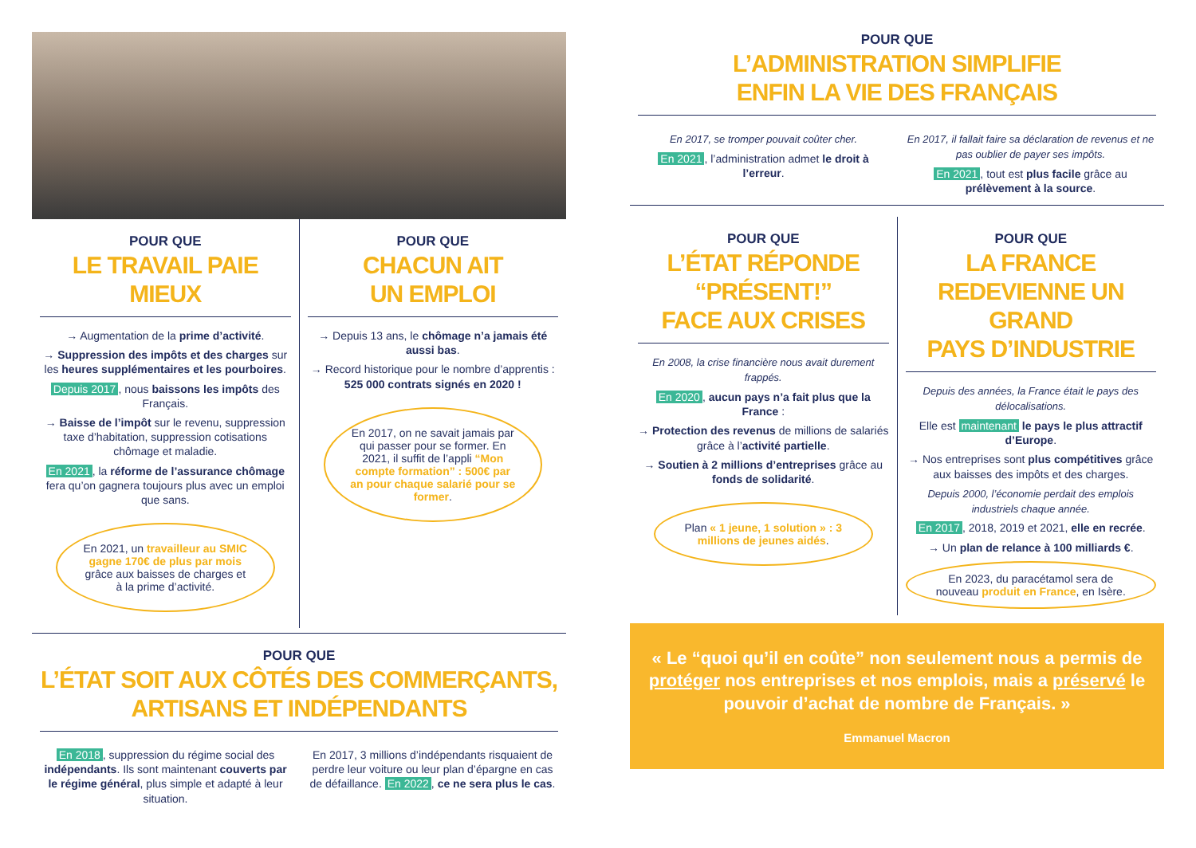POUR QUE
LE TRAVAIL PAIE MIEUX
→ Augmentation de la prime d’activité.
→ Suppression des impôts et des charges sur les heures supplémentaires et les pourboires.
Depuis 2017, nous baissons les impôts des Français.
→ Baisse de l’impôt sur le revenu, suppression taxe d’habitation, suppression cotisations chômage et maladie.
En 2021, la réforme de l’assurance chômage fera qu’on gagnera toujours plus avec un emploi que sans.
En 2021, un travailleur au SMIC gagne 170€ de plus par mois grâce aux baisses de charges et à la prime d’activité.
POUR QUE
CHACUN AIT
UN EMPLOI
→ Depuis 13 ans, le chômage n’a jamais été aussi bas.
→ Record historique pour le nombre d’apprentis : 525 000 contrats signés en 2020 !
En 2017, on ne savait jamais par qui passer pour se former. En 2021, il suffit de l’appli “Mon compte formation” : 500€ par an pour chaque salarié pour se former.
POUR QUE
L’ÉTAT SOIT AUX CÔTÉS DES COMMERÇANTS,
ARTISANS ET INDÉPENDANTS
En 2018, suppression du régime social des indépendants. Ils sont maintenant couverts par le régime général, plus simple et adapté à leur situation.
En 2017, 3 millions d’indépendants risquaient de perdre leur voiture ou leur plan d’épargne en cas de défaillance. En 2022, ce ne sera plus le cas.
POUR QUE
L’ADMINISTRATION SIMPLIFIE
ENFIN LA VIE DES FRANÇAIS
En 2017, se tromper pouvait coûter cher.
En 2021, l’administration admet le droit à l’erreur.
En 2017, il fallait faire sa déclaration de revenus et ne pas oublier de payer ses impôts.
En 2021, tout est plus facile grâce au prélèvement à la source.
POUR QUE
L’ÉTAT RÉPONDE
“PRÉSENT!”
FACE AUX CRISES
En 2008, la crise financière nous avait durement frappés.
En 2020, aucun pays n’a fait plus que la France :
→ Protection des revenus de millions de salariés grâce à l’activité partielle.
→ Soutien à 2 millions d’entreprises grâce au fonds de solidarité.
Plan « 1 jeune, 1 solution » : 3 millions de jeunes aidés.
POUR QUE
LA FRANCE
REDEVIENNE UN GRAND
PAYS D’INDUSTRIE
Depuis des années, la France était le pays des délocalisations.
Elle est maintenant le pays le plus attractif d’Europe.
→ Nos entreprises sont plus compétitives grâce aux baisses des impôts et des charges.
Depuis 2000, l’économie perdait des emplois industriels chaque année.
En 2017, 2018, 2019 et 2021, elle en recrée.
→ Un plan de relance à 100 milliards €.
En 2023, du paracétamol sera de nouveau produit en France, en Isère.
« Le “quoi qu’il en coûte” non seulement nous a permis de protéger nos entreprises et nos emplois, mais a préservé le pouvoir d’achat de nombre de Français. »
Emmanuel Macron